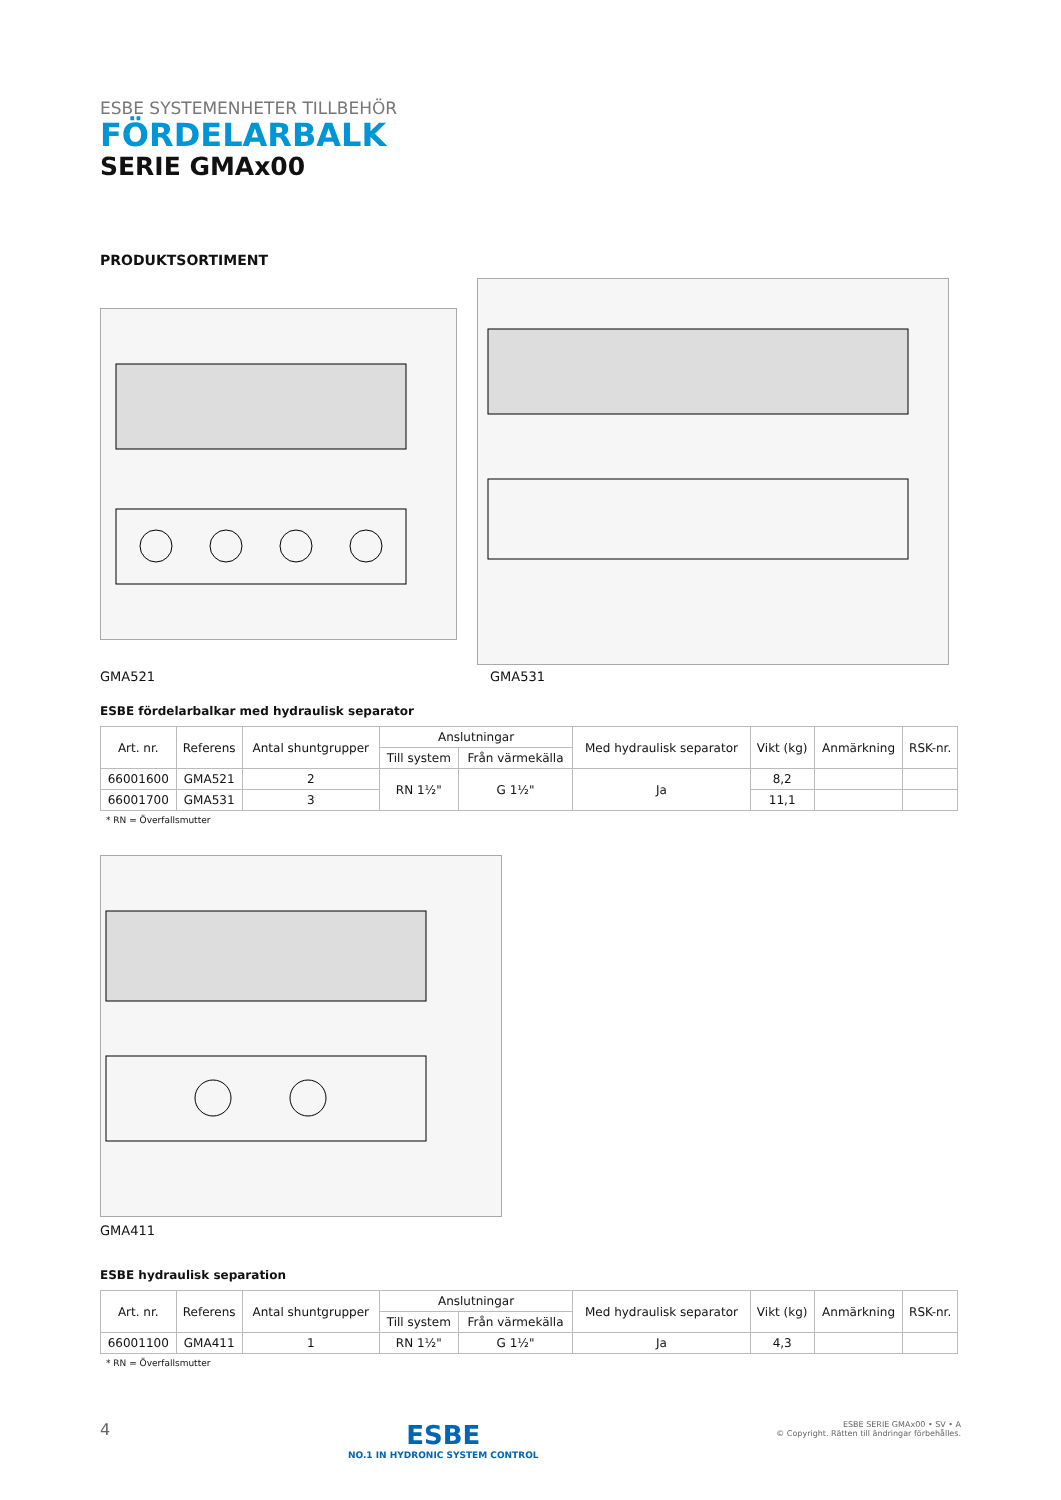ESBE SYSTEMENHETER TILLBEHÖR
FÖRDELARBALK
SERIE GMAx00
PRODUKTSORTIMENT
GMA521 GMA531
ESBE fördelarbalkar med hydraulisk separator
| Art. nr. | Referens | Antal shuntgrupper | Anslutningar | | Med hydraulisk separator | Vikt (kg) | Anmärkning | RSK-nr. |
| --- | --- | --- | --- | --- | --- | --- | --- | --- |
| | | | Till system | Från värmekälla | | | | |
| 66001600 | GMA521 | 2 | RN 1½" | G 1½" | Ja | 8,2 | | |
| 66001700 | GMA531 | 3 | | | | 11,1 | | |
* RN = Överfallsmutter
GMA411
ESBE hydraulisk separation
| Art. nr. | Referens | Antal shuntgrupper | Anslutningar | | Med hydraulisk separator | Vikt (kg) | Anmärkning | RSK-nr. |
| --- | --- | --- | --- | --- | --- | --- | --- | --- |
| | | | Till system | Från värmekälla | | | | |
| 66001100 | GMA411 | 1 | RN 1½" | G 1½" | Ja | 4,3 | | |
* RN = Överfallsmutter
4
ESBE
NO.1 IN HYDRONIC SYSTEM CONTROL
ESBE SERIE GMAx00 • SV • A
© Copyright. Rätten till ändringar förbehålles.